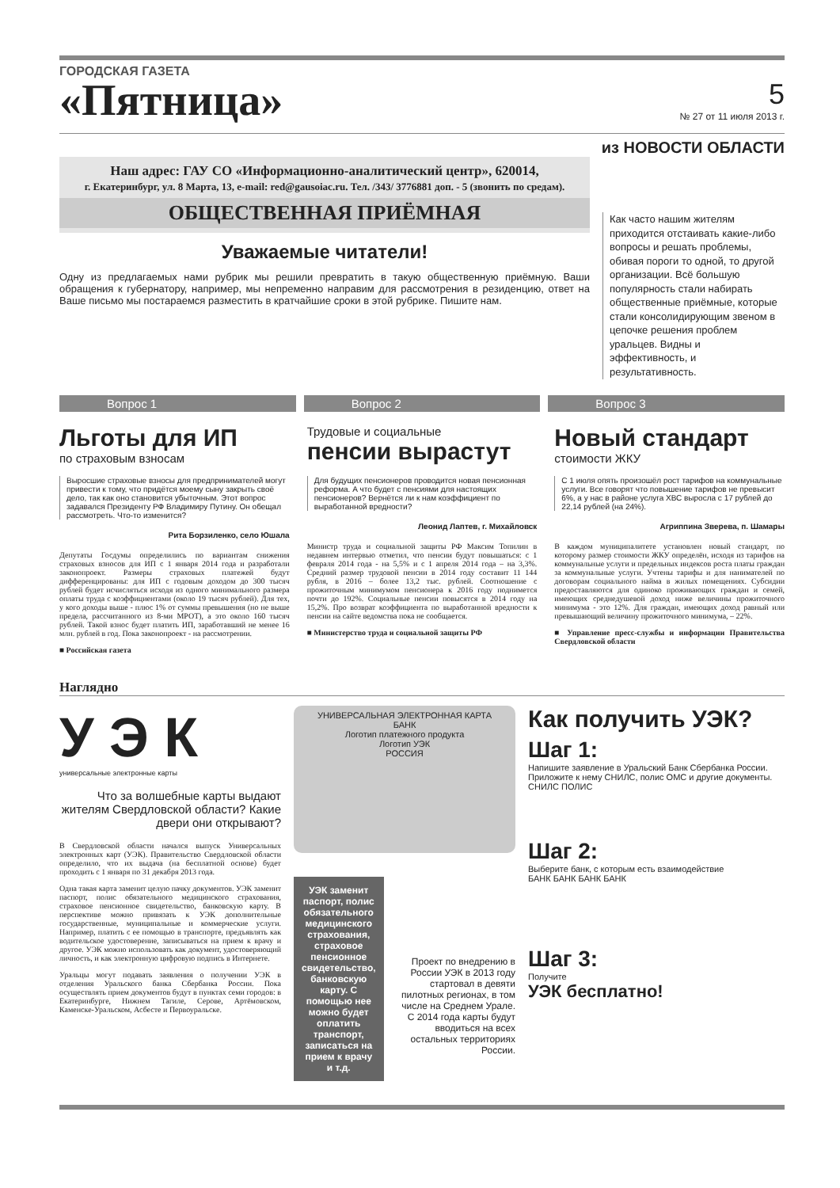ГОРОДСКАЯ ГАЗЕТА
«Пятница»
5
№ 27 от 11 июля 2013 г.
из НОВОСТИ ОБЛАСТИ
Наш адрес: ГАУ СО «Информационно-аналитический центр», 620014,
г. Екатеринбург, ул. 8 Марта, 13, e-mail: red@gausoiac.ru. Тел. /343/ 3776881 доп. - 5 (звонить по средам).
ОБЩЕСТВЕННАЯ ПРИЁМНАЯ
Уважаемые читатели!
Одну из предлагаемых нами рубрик мы решили превратить в такую общественную приёмную. Ваши обращения к губернатору, например, мы непременно направим для рассмотрения в резиденцию, ответ на Ваше письмо мы постараемся разместить в кратчайшие сроки в этой рубрике. Пишите нам.
Как часто нашим жителям приходится отстаивать какие-либо вопросы и решать проблемы, обивая пороги то одной, то другой организации. Всё большую популярность стали набирать общественные приёмные, которые стали консолидирующим звеном в цепочке решения проблем уральцев. Видны и эффективность, и результативность.
Вопрос 1 Вопрос 2 Вопрос 3
Льготы для ИП
по страховым взносам
Выросшие страховые взносы для предпринимателей могут привести к тому, что придётся моему сыну закрыть своё дело, так как оно становится убыточным. Этот вопрос задавался Президенту РФ Владимиру Путину. Он обещал рассмотреть. Что-то изменится?
Рита Борзиленко, село Юшала
Депутаты Госдумы определились по вариантам снижения страховых взносов для ИП с 1 января 2014 года и разработали законопроект. Размеры страховых платежей будут дифференцированы: для ИП с годовым доходом до 300 тысяч рублей будет исчисляться исходя из одного минимального размера оплаты труда с коэффициентами (около 19 тысяч рублей). Для тех, у кого доходы выше - плюс 1% от суммы превышения (но не выше предела, рассчитанного из 8-ми МРОТ), а это около 160 тысяч рублей. Такой взнос будет платить ИП, заработавший не менее 16 млн. рублей в год. Пока законопроект - на рассмотрении.
■ Российская газета
Трудовые и социальные
пенсии вырастут
Для будущих пенсионеров проводится новая пенсионная реформа. А что будет с пенсиями для настоящих пенсионеров? Вернётся ли к нам коэффициент по выработанной вредности?
Леонид Лаптев, г. Михайловск
Министр труда и социальной защиты РФ Максим Топилин в недавнем интервью отметил, что пенсии будут повышаться: с 1 февраля 2014 года - на 5,5% и с 1 апреля 2014 года – на 3,3%. Средний размер трудовой пенсии в 2014 году составит 11 144 рубля, в 2016 – более 13,2 тыс. рублей. Соотношение с прожиточным минимумом пенсионера к 2016 году поднимется почти до 192%. Социальные пенсии повысятся в 2014 году на 15,2%. Про возврат коэффициента по выработанной вредности к пенсии на сайте ведомства пока не сообщается.
■ Министерство труда и социальной защиты РФ
Новый стандарт
стоимости ЖКУ
С 1 июля опять произошёл рост тарифов на коммунальные услуги. Все говорят что повышение тарифов не превысит 6%, а у нас в районе услуга ХВС выросла с 17 рублей до 22,14 рублей (на 24%).
Агриппина Зверева, п. Шамары
В каждом муниципалитете установлен новый стандарт, по которому размер стоимости ЖКУ определён, исходя из тарифов на коммунальные услуги и предельных индексов роста платы граждан за коммунальные услуги. Учтены тарифы и для нанимателей по договорам социального найма в жилых помещениях. Субсидии предоставляются для одиноко проживающих граждан и семей, имеющих среднедушевой доход ниже величины прожиточного минимума - это 12%. Для граждан, имеющих доход равный или превышающий величину прожиточного минимума, – 22%.
■ Управление пресс-службы и информации Правительства Свердловской области
Наглядно
У Э К
универсальные электронные карты
Что за волшебные карты выдают жителям Свердловской области? Какие двери они открывают?
В Свердловской области начался выпуск Универсальных электронных карт (УЭК). Правительство Свердловской области определило, что их выдача (на бесплатной основе) будет проходить с 1 января по 31 декабря 2013 года.
Одна такая карта заменит целую пачку документов. УЭК заменит паспорт, полис обязательного медицинского страхования, страховое пенсионное свидетельство, банковскую карту. В перспективе можно привязать к УЭК дополнительные государственные, муниципальные и коммерческие услуги. Например, платить с ее помощью в транспорте, предъявлять как водительское удостоверение, записываться на прием к врачу и другое. УЭК можно использовать как документ, удостоверяющий личность, и как электронную цифровую подпись в Интернете.
Уральцы могут подавать заявления о получении УЭК в отделения Уральского банка Сбербанка России. Пока осуществлять прием документов будут в пунктах семи городов: в Екатеринбурге, Нижнем Тагиле, Серове, Артёмовском, Каменске-Уральском, Асбесте и Первоуральске.
УНИВЕРСАЛЬНАЯ ЭЛЕКТРОННАЯ КАРТА
БАНК
Логотип платежного продукта
Логотип УЭК
РОССИЯ
УЭК заменит паспорт, полис обязательного медицинского страхования, страховое пенсионное свидетельство, банковскую карту. С помощью нее можно будет оплатить транспорт, записаться на прием к врачу и т.д.
Проект по внедрению в России УЭК в 2013 году стартовал в девяти пилотных регионах, в том числе на Среднем Урале. С 2014 года карты будут вводиться на всех остальных территориях России.
Как получить УЭК?
Шаг 1:
Напишите заявление в Уральский Банк Сбербанка России. Приложите к нему СНИЛС, полис ОМС и другие документы.
СНИЛС ПОЛИС
Шаг 2:
Выберите банк, с которым есть взаимодействие
БАНК БАНК БАНК БАНК
Шаг 3:
Получите
УЭК бесплатно!